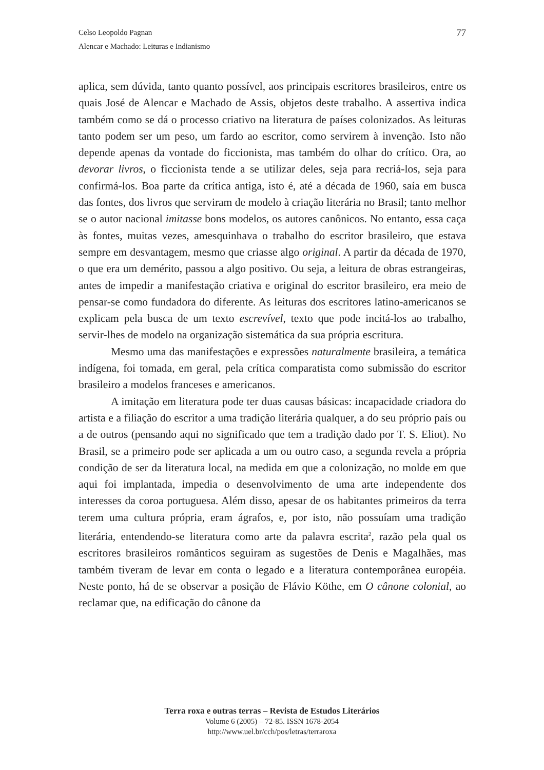77 Celso Leopoldo Pagnan
Alencar e Machado: Leituras e Indianismo
aplica, sem dúvida, tanto quanto possível, aos principais escritores brasileiros, entre os quais José de Alencar e Machado de Assis, objetos deste trabalho. A assertiva indica também como se dá o processo criativo na literatura de países colonizados. As leituras tanto podem ser um peso, um fardo ao escritor, como servirem à invenção. Isto não depende apenas da vontade do ficcionista, mas também do olhar do crítico. Ora, ao devorar livros, o ficcionista tende a se utilizar deles, seja para recriá-los, seja para confirmá-los. Boa parte da crítica antiga, isto é, até a década de 1960, saía em busca das fontes, dos livros que serviram de modelo à criação literária no Brasil; tanto melhor se o autor nacional imitasse bons modelos, os autores canônicos. No entanto, essa caça às fontes, muitas vezes, amesquinhava o trabalho do escritor brasileiro, que estava sempre em desvantagem, mesmo que criasse algo original. A partir da década de 1970, o que era um demérito, passou a algo positivo. Ou seja, a leitura de obras estrangeiras, antes de impedir a manifestação criativa e original do escritor brasileiro, era meio de pensar-se como fundadora do diferente. As leituras dos escritores latino-americanos se explicam pela busca de um texto escrevível, texto que pode incitá-los ao trabalho, servir-lhes de modelo na organização sistemática da sua própria escritura.
Mesmo uma das manifestações e expressões naturalmente brasileira, a temática indígena, foi tomada, em geral, pela crítica comparatista como submissão do escritor brasileiro a modelos franceses e americanos.
A imitação em literatura pode ter duas causas básicas: incapacidade criadora do artista e a filiação do escritor a uma tradição literária qualquer, a do seu próprio país ou a de outros (pensando aqui no significado que tem a tradição dado por T. S. Eliot). No Brasil, se a primeiro pode ser aplicada a um ou outro caso, a segunda revela a própria condição de ser da literatura local, na medida em que a colonização, no molde em que aqui foi implantada, impedia o desenvolvimento de uma arte independente dos interesses da coroa portuguesa. Além disso, apesar de os habitantes primeiros da terra terem uma cultura própria, eram ágrafos, e, por isto, não possuíam uma tradição literária, entendendo-se literatura como arte da palavra escrita<sup>2</sup>, razão pela qual os escritores brasileiros românticos seguiram as sugestões de Denis e Magalhães, mas também tiveram de levar em conta o legado e a literatura contemporânea européia. Neste ponto, há de se observar a posição de Flávio Köthe, em O cânone colonial, ao reclamar que, na edificação do cânone da
Terra roxa e outras terras – Revista de Estudos Literários
Volume 6 (2005) – 72-85. ISSN 1678-2054
http://www.uel.br/cch/pos/letras/terraroxa